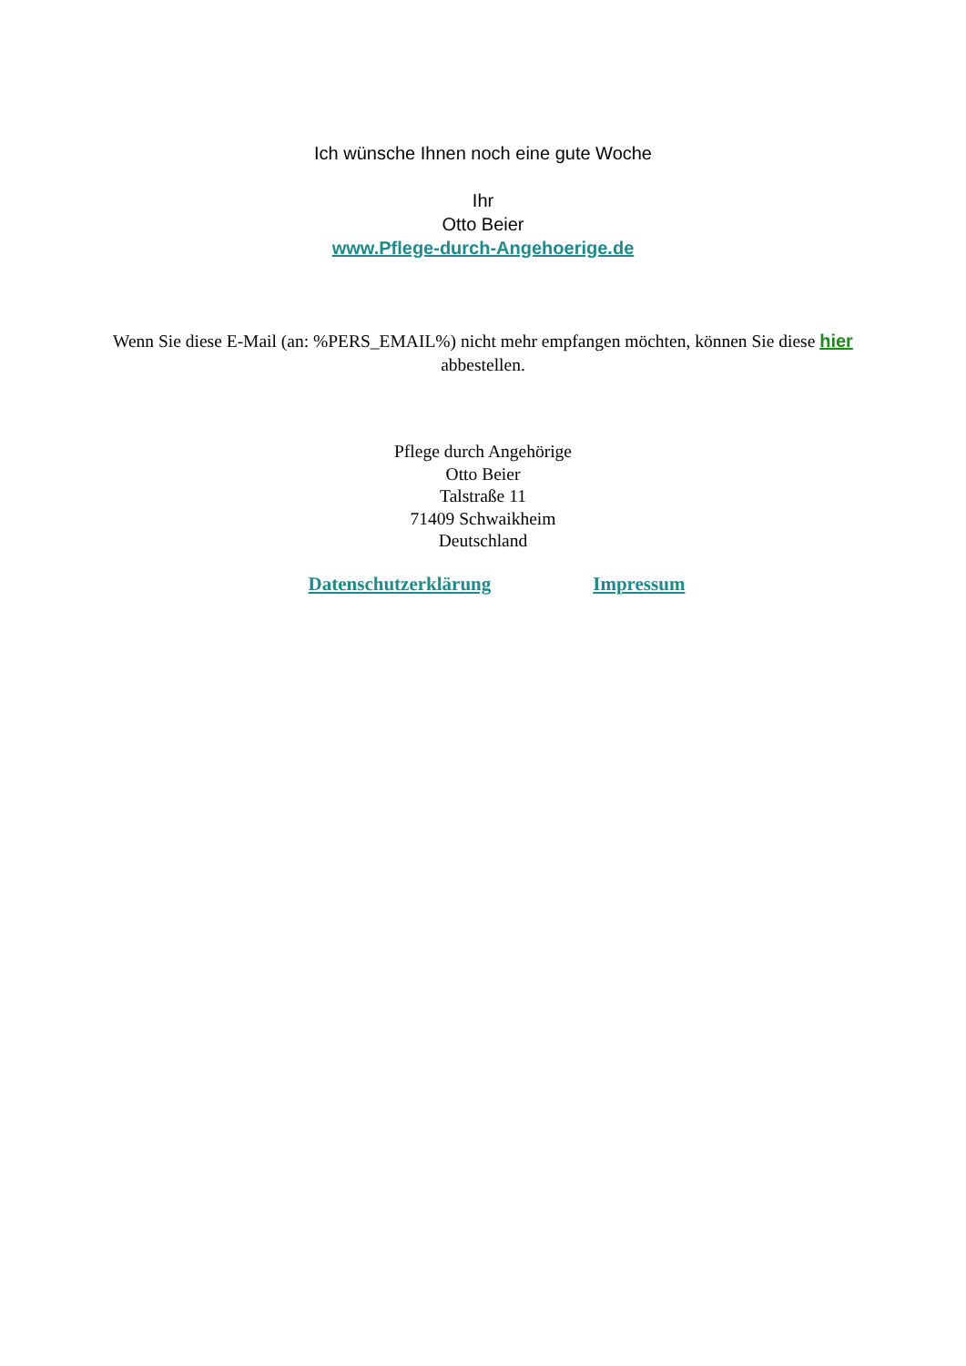Ich wünsche Ihnen noch eine gute Woche
Ihr
Otto Beier
www.Pflege-durch-Angehoerige.de
Wenn Sie diese E-Mail (an: %PERS_EMAIL%) nicht mehr empfangen möchten, können Sie diese hier abbestellen.
Pflege durch Angehörige
Otto Beier
Talstraße 11
71409 Schwaikheim
Deutschland
Datenschutzerklärung Impressum